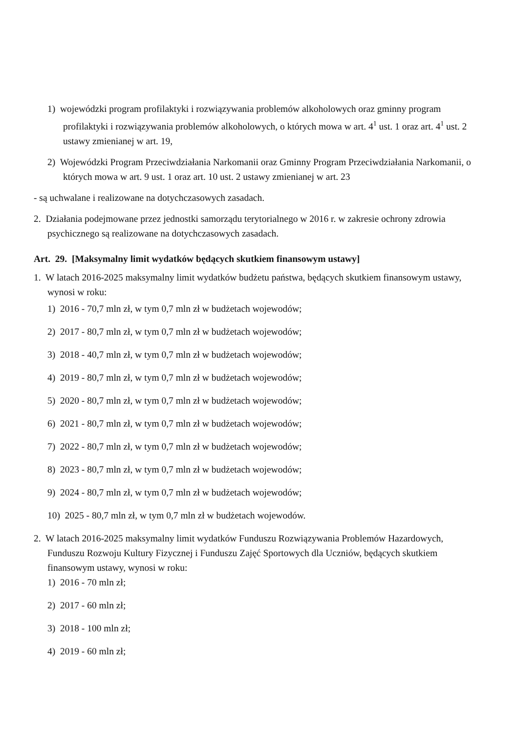1) wojewódzki program profilaktyki i rozwiązywania problemów alkoholowych oraz gminny program profilaktyki i rozwiązywania problemów alkoholowych, o których mowa w art. 4<sup>1</sup> ust. 1 oraz art. 4<sup>1</sup> ust. 2 ustawy zmienianej w art. 19,
2) Wojewódzki Program Przeciwdziałania Narkomanii oraz Gminny Program Przeciwdziałania Narkomanii, o których mowa w art. 9 ust. 1 oraz art. 10 ust. 2 ustawy zmienianej w art. 23
- są uchwalane i realizowane na dotychczasowych zasadach.
2. Działania podejmowane przez jednostki samorządu terytorialnego w 2016 r. w zakresie ochrony zdrowia psychicznego są realizowane na dotychczasowych zasadach.
Art. 29. [Maksymalny limit wydatków będących skutkiem finansowym ustawy]
1. W latach 2016-2025 maksymalny limit wydatków budżetu państwa, będących skutkiem finansowym ustawy, wynosi w roku:
1) 2016 - 70,7 mln zł, w tym 0,7 mln zł w budżetach wojewodów;
2) 2017 - 80,7 mln zł, w tym 0,7 mln zł w budżetach wojewodów;
3) 2018 - 40,7 mln zł, w tym 0,7 mln zł w budżetach wojewodów;
4) 2019 - 80,7 mln zł, w tym 0,7 mln zł w budżetach wojewodów;
5) 2020 - 80,7 mln zł, w tym 0,7 mln zł w budżetach wojewodów;
6) 2021 - 80,7 mln zł, w tym 0,7 mln zł w budżetach wojewodów;
7) 2022 - 80,7 mln zł, w tym 0,7 mln zł w budżetach wojewodów;
8) 2023 - 80,7 mln zł, w tym 0,7 mln zł w budżetach wojewodów;
9) 2024 - 80,7 mln zł, w tym 0,7 mln zł w budżetach wojewodów;
10) 2025 - 80,7 mln zł, w tym 0,7 mln zł w budżetach wojewodów.
2. W latach 2016-2025 maksymalny limit wydatków Funduszu Rozwiązywania Problemów Hazardowych, Funduszu Rozwoju Kultury Fizycznej i Funduszu Zajęć Sportowych dla Uczniów, będących skutkiem finansowym ustawy, wynosi w roku:
1) 2016 - 70 mln zł;
2) 2017 - 60 mln zł;
3) 2018 - 100 mln zł;
4) 2019 - 60 mln zł;